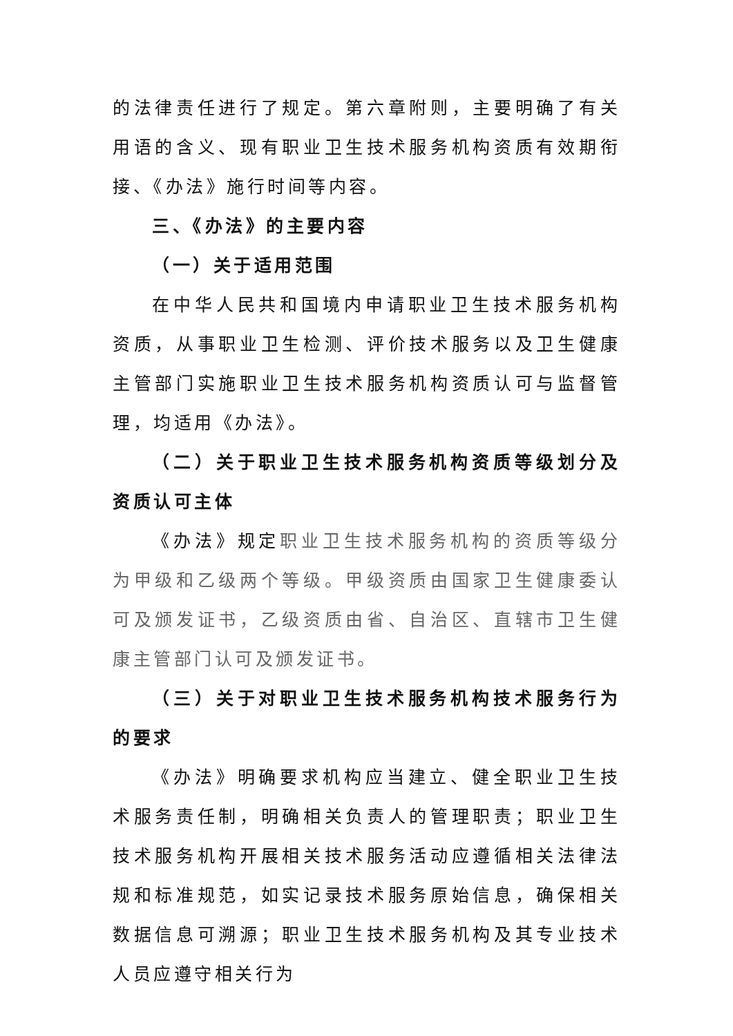的法律责任进行了规定。第六章附则，主要明确了有关用语的含义、现有职业卫生技术服务机构资质有效期衔接、《办法》施行时间等内容。
三、《办法》的主要内容
（一）关于适用范围
在中华人民共和国境内申请职业卫生技术服务机构资质，从事职业卫生检测、评价技术服务以及卫生健康主管部门实施职业卫生技术服务机构资质认可与监督管理，均适用《办法》。
（二）关于职业卫生技术服务机构资质等级划分及资质认可主体
《办法》规定职业卫生技术服务机构的资质等级分为甲级和乙级两个等级。甲级资质由国家卫生健康委认可及颁发证书，乙级资质由省、自治区、直辖市卫生健康主管部门认可及颁发证书。
（三）关于对职业卫生技术服务机构技术服务行为的要求
《办法》明确要求机构应当建立、健全职业卫生技术服务责任制，明确相关负责人的管理职责；职业卫生技术服务机构开展相关技术服务活动应遵循相关法律法规和标准规范，如实记录技术服务原始信息，确保相关数据信息可溯源；职业卫生技术服务机构及其专业技术人员应遵守相关行为